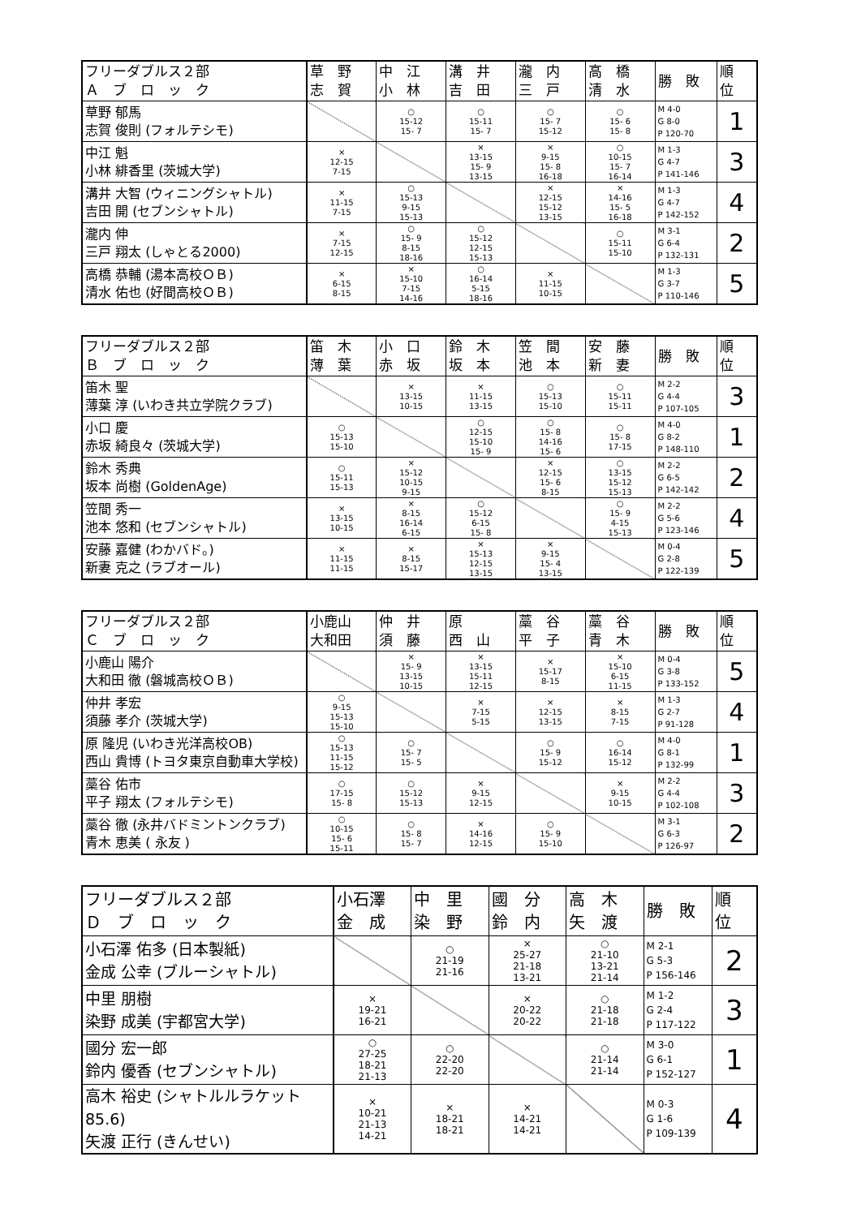| フリーダブルス２部 Ａ ブ ロ ッ ク | 草 野 志 賀 | 中 江 小 林 | 溝 井 吉 田 | 瀧 内 三 戸 | 高 橋 清 水 | 勝 敗 | 順 位 |
| --- | --- | --- | --- | --- | --- | --- | --- |
| 草野 郁馬 志賀 俊則 (フォルテシモ) | | ○ 15-12 15- 7 | ○ 15-11 15- 7 | ○ 15- 7 15-12 | ○ 15- 6 15- 8 | M 4-0 G 8-0 P 120-70 | 1 |
| 中江 魁 小林 緋香里 (茨城大学) | × 12-15 7-15 | | × 13-15 15- 9 13-15 | × 9-15 15- 8 16-18 | ○ 10-15 15- 7 16-14 | M 1-3 G 4-7 P 141-146 | 3 |
| 溝井 大智 (ウィニングシャトル) 吉田 開 (セブンシャトル) | × 11-15 7-15 | ○ 15-13 9-15 15-13 | | × 12-15 15-12 13-15 | × 14-16 15- 5 16-18 | M 1-3 G 4-7 P 142-152 | 4 |
| 瀧内 伸 三戸 翔太 (しゃとる2000) | × 7-15 12-15 | ○ 15- 9 8-15 18-16 | ○ 15-12 12-15 15-13 | | ○ 15-11 15-10 | M 3-1 G 6-4 P 132-131 | 2 |
| 高橋 恭輔 (湯本高校ＯＢ) 清水 佑也 (好間高校ＯＢ) | × 6-15 8-15 | × 15-10 7-15 14-16 | ○ 16-14 5-15 18-16 | × 11-15 10-15 | | M 1-3 G 3-7 P 110-146 | 5 |
| フリーダブルス２部 Ｂ ブ ロ ッ ク | 笛 木 薄 葉 | 小 口 赤 坂 | 鈴 木 坂 本 | 笠 間 池 本 | 安 藤 新 妻 | 勝 敗 | 順 位 |
| --- | --- | --- | --- | --- | --- | --- | --- |
| 笛木 聖 薄葉 淳 (いわき共立学院クラブ) | | × 13-15 10-15 | × 11-15 13-15 | ○ 15-13 15-10 | ○ 15-11 15-11 | M 2-2 G 4-4 P 107-105 | 3 |
| 小口 慶 赤坂 綺良々 (茨城大学) | ○ 15-13 15-10 | | ○ 12-15 15-10 15- 9 | ○ 15- 8 14-16 15- 6 | ○ 15- 8 17-15 | M 4-0 G 8-2 P 148-110 | 1 |
| 鈴木 秀典 坂本 尚樹 (GoldenAge) | ○ 15-11 15-13 | × 15-12 10-15 9-15 | | × 12-15 15- 6 8-15 | ○ 13-15 15-12 15-13 | M 2-2 G 6-5 P 142-142 | 2 |
| 笠間 秀一 池本 悠和 (セブンシャトル) | × 13-15 10-15 | × 8-15 16-14 6-15 | ○ 15-12 6-15 15- 8 | | ○ 15- 9 4-15 15-13 | M 2-2 G 5-6 P 123-146 | 4 |
| 安藤 嘉健 (わかバド。) 新妻 克之 (ラブオール) | × 11-15 11-15 | × 8-15 15-17 | × 15-13 12-15 13-15 | × 9-15 15- 4 13-15 | | M 0-4 G 2-8 P 122-139 | 5 |
| フリーダブルス２部 Ｃ ブ ロ ッ ク | 小鹿山 大和田 | 仲 井 須 藤 | 原 西 山 | 藁 谷 平 子 | 藁 谷 青 木 | 勝 敗 | 順 位 |
| --- | --- | --- | --- | --- | --- | --- | --- |
| 小鹿山 陽介 大和田 徹 (磐城高校ＯＢ) | | × 15- 9 13-15 10-15 | × 13-15 15-11 12-15 | × 15-17 8-15 | × 15-10 6-15 11-15 | M 0-4 G 3-8 P 133-152 | 5 |
| 仲井 孝宏 須藤 孝介 (茨城大学) | ○ 9-15 15-13 15-10 | | × 7-15 5-15 | × 12-15 13-15 | × 8-15 7-15 | M 1-3 G 2-7 P 91-128 | 4 |
| 原 隆児 (いわき光洋高校OB) 西山 貴博 (トヨタ東京自動車大学校) | ○ 15-13 11-15 15-12 | ○ 15- 7 15- 5 | | ○ 15- 9 15-12 | ○ 16-14 15-12 | M 4-0 G 8-1 P 132-99 | 1 |
| 藁谷 佑市 平子 翔太 (フォルテシモ) | ○ 17-15 15- 8 | ○ 15-12 15-13 | × 9-15 12-15 | | × 9-15 10-15 | M 2-2 G 4-4 P 102-108 | 3 |
| 藁谷 徹 (永井バドミントンクラブ) 青木 恵美 ( 永友 ) | ○ 10-15 15- 6 15-11 | ○ 15- 8 15- 7 | × 14-16 12-15 | ○ 15- 9 15-10 | | M 3-1 G 6-3 P 126-97 | 2 |
| フリーダブルス２部 Ｄ ブ ロ ッ ク | 小石澤 金 成 | 中 里 染 野 | 國 分 鈴 内 | 高 木 矢 渡 | 勝 敗 | 順 位 |
| --- | --- | --- | --- | --- | --- | --- |
| 小石澤 佑多 (日本製紙) 金成 公幸 (ブルーシャトル) | | ○ 21-19 21-16 | × 25-27 21-18 13-21 | ○ 21-10 13-21 21-14 | M 2-1 G 5-3 P 156-146 | 2 |
| 中里 朋樹 染野 成美 (宇都宮大学) | × 19-21 16-21 | | × 20-22 20-22 | ○ 21-18 21-18 | M 1-2 G 2-4 P 117-122 | 3 |
| 國分 宏一郎 鈴内 優香 (セブンシャトル) | ○ 27-25 18-21 21-13 | ○ 22-20 22-20 | | ○ 21-14 21-14 | M 3-0 G 6-1 P 152-127 | 1 |
| 高木 裕史 (シャトルルラケット85.6) 矢渡 正行 (きんせい) | × 10-21 21-13 14-21 | × 18-21 18-21 | × 14-21 14-21 | | M 0-3 G 1-6 P 109-139 | 4 |